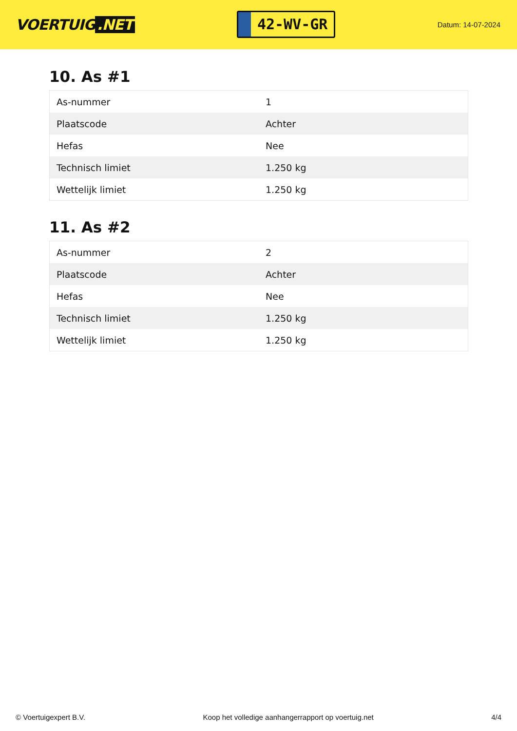VOERTUIG.NET
42-WV-GR
Datum: 14-07-2024
10. As #1
| As-nummer | 1 |
| Plaatscode | Achter |
| Hefas | Nee |
| Technisch limiet | 1.250 kg |
| Wettelijk limiet | 1.250 kg |
11. As #2
| As-nummer | 2 |
| Plaatscode | Achter |
| Hefas | Nee |
| Technisch limiet | 1.250 kg |
| Wettelijk limiet | 1.250 kg |
© Voertuigexpert B.V. Koop het volledige aanhangerrapport op voertuig.net 4/4